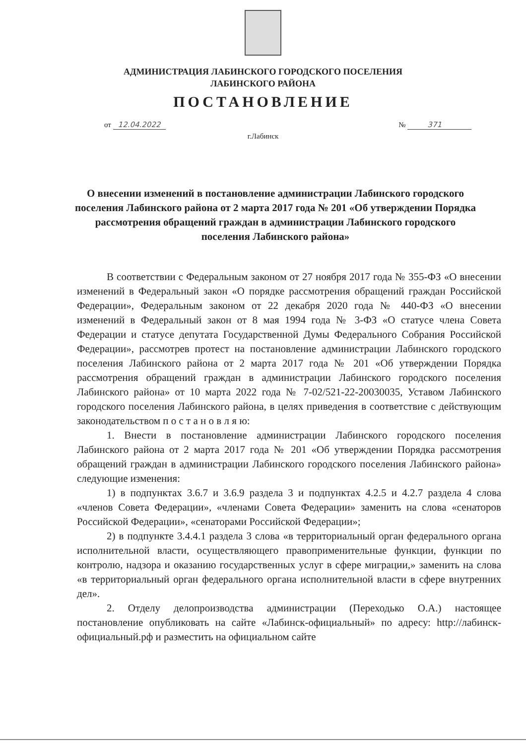АДМИНИСТРАЦИЯ ЛАБИНСКОГО ГОРОДСКОГО ПОСЕЛЕНИЯ
ЛАБИНСКОГО РАЙОНА
ПОСТАНОВЛЕНИЕ
от 12.04.2022 № 371
г.Лабинск
О внесении изменений в постановление администрации Лабинского городского поселения Лабинского района от 2 марта 2017 года № 201 «Об утверждении Порядка рассмотрения обращений граждан в администрации Лабинского городского поселения Лабинского района»
В соответствии с Федеральным законом от 27 ноября 2017 года № 355-ФЗ «О внесении изменений в Федеральный закон «О порядке рассмотрения обращений граждан Российской Федерации», Федеральным законом от 22 декабря 2020 года № 440-ФЗ «О внесении изменений в Федеральный закон от 8 мая 1994 года № 3-ФЗ «О статусе члена Совета Федерации и статусе депутата Государственной Думы Федерального Собрания Российской Федерации», рассмотрев протест на постановление администрации Лабинского городского поселения Лабинского района от 2 марта 2017 года № 201 «Об утверждении Порядка рассмотрения обращений граждан в администрации Лабинского городского поселения Лабинского района» от 10 марта 2022 года № 7-02/521-22-20030035, Уставом Лабинского городского поселения Лабинского района, в целях приведения в соответствие с действующим законодательством п о с т а н о в л я ю:
1. Внести в постановление администрации Лабинского городского поселения Лабинского района от 2 марта 2017 года № 201 «Об утверждении Порядка рассмотрения обращений граждан в администрации Лабинского городского поселения Лабинского района» следующие изменения:
1) в подпунктах 3.6.7 и 3.6.9 раздела 3 и подпунктах 4.2.5 и 4.2.7 раздела 4 слова «членов Совета Федерации», «членами Совета Федерации» заменить на слова «сенаторов Российской Федерации», «сенаторами Российской Федерации»;
2) в подпункте 3.4.4.1 раздела 3 слова «в территориальный орган федерального органа исполнительной власти, осуществляющего правоприменительные функции, функции по контролю, надзора и оказанию государственных услуг в сфере миграции,» заменить на слова «в территориальный орган федерального органа исполнительной власти в сфере внутренних дел».
2. Отделу делопроизводства администрации (Переходько О.А.) настоящее постановление опубликовать на сайте «Лабинск-официальный» по адресу: http://лабинск-официальный.рф и разместить на официальном сайте